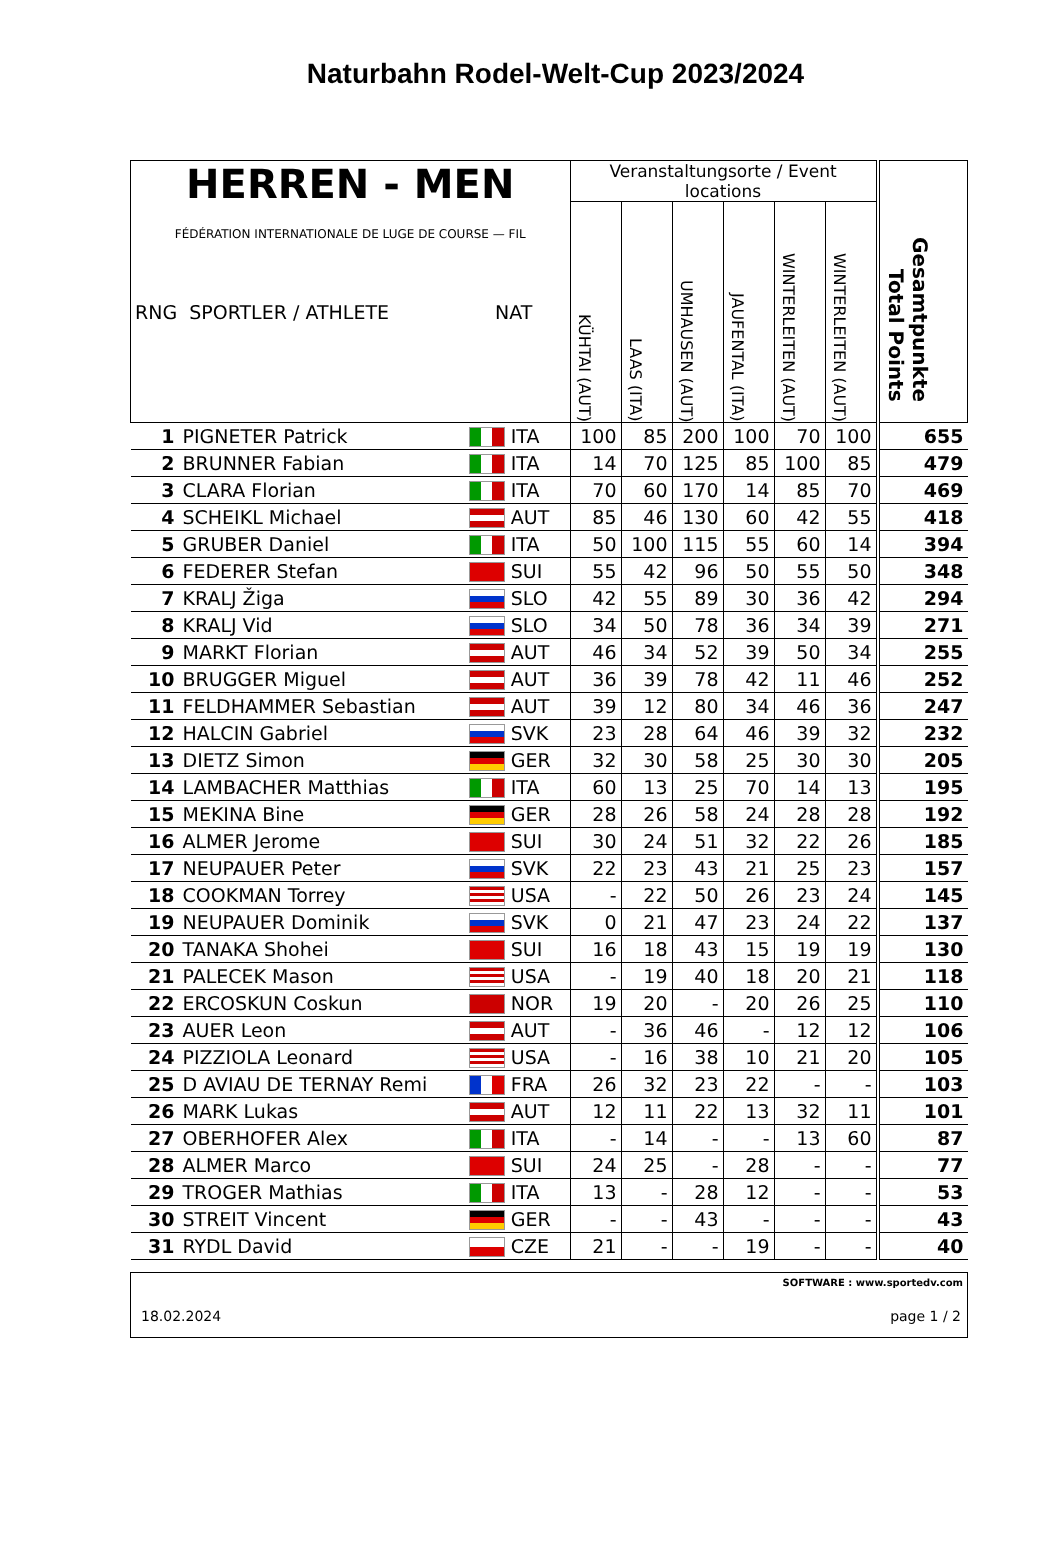Naturbahn Rodel-Welt-Cup 2023/2024
| HERREN - MEN FÉDÉRATION INTERNATIONALE DE LUGE DE COURSE — FIL RNG SPORTLER / ATHLETE NAT | | | Veranstaltungsorte / Event locations | | | | | | Gesamtpunkte Total Points |
| --- | --- | --- | --- | --- | --- | --- | --- | --- | --- |
| | | | KÜHTAI (AUT) | LAAS (ITA) | UMHAUSEN (AUT) | JAUFENTAL (ITA) | WINTERLEITEN (AUT) | WINTERLEITEN (AUT) | |
| 1 | PIGNETER Patrick | ITA | 100 | 85 | 200 | 100 | 70 | 100 | 655 |
| 2 | BRUNNER Fabian | ITA | 14 | 70 | 125 | 85 | 100 | 85 | 479 |
| 3 | CLARA Florian | ITA | 70 | 60 | 170 | 14 | 85 | 70 | 469 |
| 4 | SCHEIKL Michael | AUT | 85 | 46 | 130 | 60 | 42 | 55 | 418 |
| 5 | GRUBER Daniel | ITA | 50 | 100 | 115 | 55 | 60 | 14 | 394 |
| 6 | FEDERER Stefan | SUI | 55 | 42 | 96 | 50 | 55 | 50 | 348 |
| 7 | KRALJ Žiga | SLO | 42 | 55 | 89 | 30 | 36 | 42 | 294 |
| 8 | KRALJ Vid | SLO | 34 | 50 | 78 | 36 | 34 | 39 | 271 |
| 9 | MARKT Florian | AUT | 46 | 34 | 52 | 39 | 50 | 34 | 255 |
| 10 | BRUGGER Miguel | AUT | 36 | 39 | 78 | 42 | 11 | 46 | 252 |
| 11 | FELDHAMMER Sebastian | AUT | 39 | 12 | 80 | 34 | 46 | 36 | 247 |
| 12 | HALCIN Gabriel | SVK | 23 | 28 | 64 | 46 | 39 | 32 | 232 |
| 13 | DIETZ Simon | GER | 32 | 30 | 58 | 25 | 30 | 30 | 205 |
| 14 | LAMBACHER Matthias | ITA | 60 | 13 | 25 | 70 | 14 | 13 | 195 |
| 15 | MEKINA Bine | GER | 28 | 26 | 58 | 24 | 28 | 28 | 192 |
| 16 | ALMER Jerome | SUI | 30 | 24 | 51 | 32 | 22 | 26 | 185 |
| 17 | NEUPAUER Peter | SVK | 22 | 23 | 43 | 21 | 25 | 23 | 157 |
| 18 | COOKMAN Torrey | USA | - | 22 | 50 | 26 | 23 | 24 | 145 |
| 19 | NEUPAUER Dominik | SVK | 0 | 21 | 47 | 23 | 24 | 22 | 137 |
| 20 | TANAKA Shohei | SUI | 16 | 18 | 43 | 15 | 19 | 19 | 130 |
| 21 | PALECEK Mason | USA | - | 19 | 40 | 18 | 20 | 21 | 118 |
| 22 | ERCOSKUN Coskun | NOR | 19 | 20 | - | 20 | 26 | 25 | 110 |
| 23 | AUER Leon | AUT | - | 36 | 46 | - | 12 | 12 | 106 |
| 24 | PIZZIOLA Leonard | USA | - | 16 | 38 | 10 | 21 | 20 | 105 |
| 25 | D AVIAU DE TERNAY Remi | FRA | 26 | 32 | 23 | 22 | - | - | 103 |
| 26 | MARK Lukas | AUT | 12 | 11 | 22 | 13 | 32 | 11 | 101 |
| 27 | OBERHOFER Alex | ITA | - | 14 | - | - | 13 | 60 | 87 |
| 28 | ALMER Marco | SUI | 24 | 25 | - | 28 | - | - | 77 |
| 29 | TROGER Mathias | ITA | 13 | - | 28 | 12 | - | - | 53 |
| 30 | STREIT Vincent | GER | - | - | 43 | - | - | - | 43 |
| 31 | RYDL David | CZE | 21 | - | - | 19 | - | - | 40 |
SOFTWARE : www.sportedv.com
18.02.2024 page 1 / 2